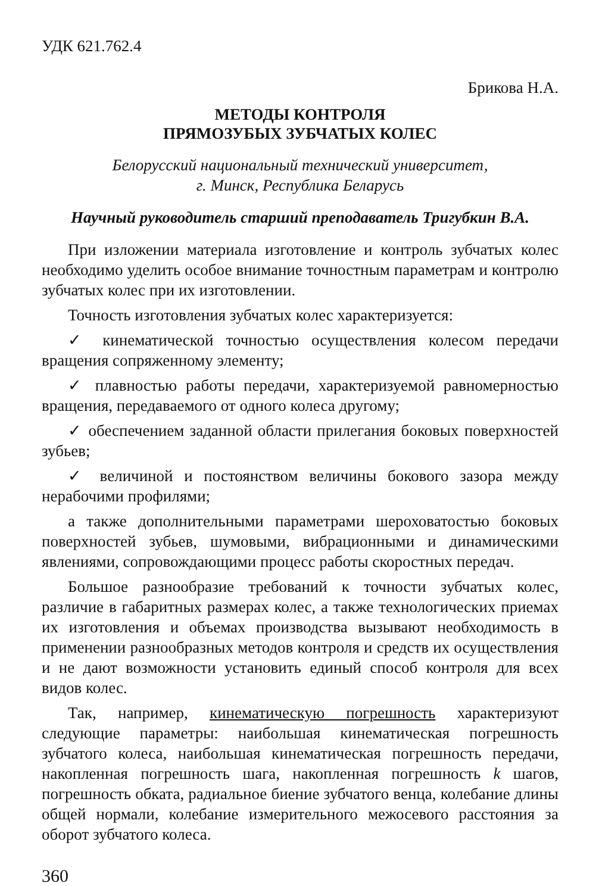УДК 621.762.4
Брикова Н.А.
МЕТОДЫ КОНТРОЛЯ
ПРЯМОЗУБЫХ ЗУБЧАТЫХ КОЛЕС
Белорусский национальный технический университет,
г. Минск, Республика Беларусь
Научный руководитель старший преподаватель Тригубкин В.А.
При изложении материала изготовление и контроль зубчатых колес необходимо уделить особое внимание точностным параметрам и контролю зубчатых колес при их изготовлении.
Точность изготовления зубчатых колес характеризуется:
✓ кинематической точностью осуществления колесом передачи вращения сопряженному элементу;
✓ плавностью работы передачи, характеризуемой равномерностью вращения, передаваемого от одного колеса другому;
✓ обеспечением заданной области прилегания боковых поверхностей зубьев;
✓ величиной и постоянством величины бокового зазора между нерабочими профилями;
а также дополнительными параметрами шероховатостью боковых поверхностей зубьев, шумовыми, вибрационными и динамическими явлениями, сопровождающими процесс работы скоростных передач.
Большое разнообразие требований к точности зубчатых колес, различие в габаритных размерах колес, а также технологических приемах их изготовления и объемах производства вызывают необходимость в применении разнообразных методов контроля и средств их осуществления и не дают возможности установить единый способ контроля для всех видов колес.
Так, например, кинематическую погрешность характеризуют следующие параметры: наибольшая кинематическая погрешность зубчатого колеса, наибольшая кинематическая погрешность передачи, накопленная погрешность шага, накопленная погрешность k шагов, погрешность обката, радиальное биение зубчатого венца, колебание длины общей нормали, колебание измерительного межосевого расстояния за оборот зубчатого колеса.
360